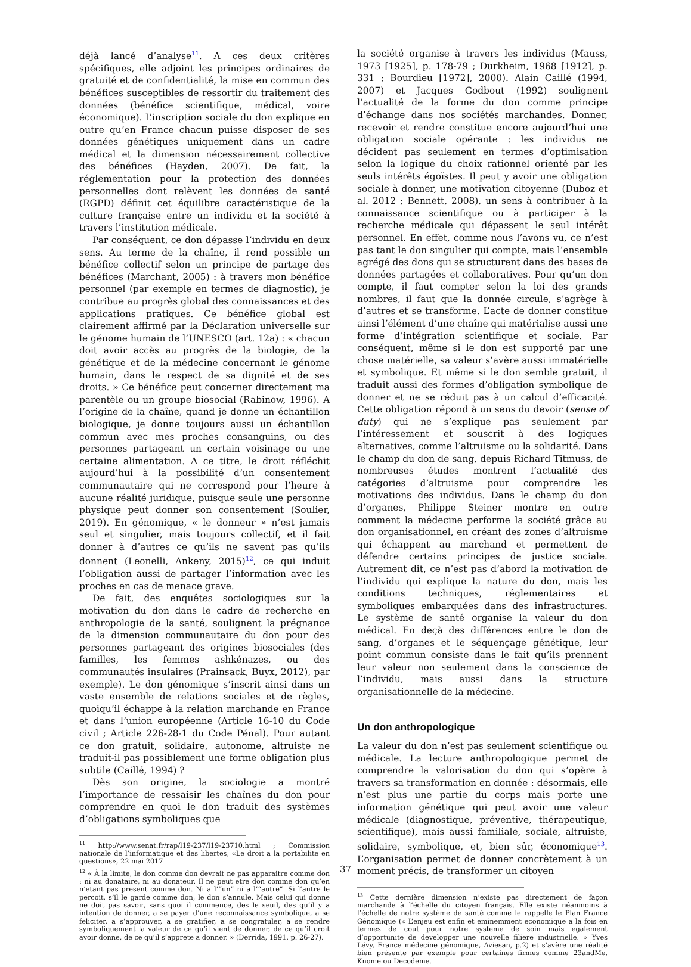déjà lancé d’analyse<sup>11</sup>. A ces deux critères spécifiques, elle adjoint les principes ordinaires de gratuité et de confidentialité, la mise en commun des bénéfices susceptibles de ressortir du traitement des données (bénéfice scientifique, médical, voire économique). L’inscription sociale du don explique en outre qu’en France chacun puisse disposer de ses données génétiques uniquement dans un cadre médical et la dimension nécessairement collective des bénéfices (Hayden, 2007). De fait, la réglementation pour la protection des données personnelles dont relèvent les données de santé (RGPD) définit cet équilibre caractéristique de la culture française entre un individu et la société à travers l’institution médicale.
Par conséquent, ce don dépasse l’individu en deux sens. Au terme de la chaîne, il rend possible un bénéfice collectif selon un principe de partage des bénéfices (Marchant, 2005) : à travers mon bénéfice personnel (par exemple en termes de diagnostic), je contribue au progrès global des connaissances et des applications pratiques. Ce bénéfice global est clairement affirmé par la Déclaration universelle sur le génome humain de l’UNESCO (art. 12a) : « chacun doit avoir accès au progrès de la biologie, de la génétique et de la médecine concernant le génome humain, dans le respect de sa dignité et de ses droits. » Ce bénéfice peut concerner directement ma parentèle ou un groupe biosocial (Rabinow, 1996). A l’origine de la chaîne, quand je donne un échantillon biologique, je donne toujours aussi un échantillon commun avec mes proches consanguins, ou des personnes partageant un certain voisinage ou une certaine alimentation. A ce titre, le droit réfléchit aujourd’hui à la possibilité d’un consentement communautaire qui ne correspond pour l’heure à aucune réalité juridique, puisque seule une personne physique peut donner son consentement (Soulier, 2019). En génomique, « le donneur » n’est jamais seul et singulier, mais toujours collectif, et il fait donner à d’autres ce qu’ils ne savent pas qu’ils donnent (Leonelli, Ankeny, 2015)<sup>12</sup>, ce qui induit l’obligation aussi de partager l’information avec les proches en cas de menace grave.
De fait, des enquêtes sociologiques sur la motivation du don dans le cadre de recherche en anthropologie de la santé, soulignent la prégnance de la dimension communautaire du don pour des personnes partageant des origines biosociales (des familles, les femmes ashkénazes, ou des communautés insulaires (Prainsack, Buyx, 2012), par exemple). Le don génomique s’inscrit ainsi dans un vaste ensemble de relations sociales et de règles, quoiqu’il échappe à la relation marchande en France et dans l’union européenne (Article 16-10 du Code civil ; Article 226-28-1 du Code Pénal). Pour autant ce don gratuit, solidaire, autonome, altruiste ne traduit-il pas possiblement une forme obligation plus subtile (Caillé, 1994) ?
Dès son origine, la sociologie a montré l’importance de ressaisir les chaînes du don pour comprendre en quoi le don traduit des systèmes d’obligations symboliques que
<sup>11</sup> http://www.senat.fr/rap/l19-237/l19-23710.html ; Commission nationale de l’informatique et des libertes, «Le droit a la portabilite en questions», 22 mai 2017
<sup>12</sup> « À la limite, le don comme don devrait ne pas apparaitre comme don : ni au donataire, ni au donateur. Il ne peut etre don comme don qu’en n’etant pas present comme don. Ni a l’“un” ni a l’“autre”. Si l’autre le percoit, s’il le garde comme don, le don s’annule. Mais celui qui donne ne doit pas savoir, sans quoi il commence, des le seuil, des qu’il y a intention de donner, a se payer d’une reconnaissance symbolique, a se feliciter, a s’approuver, a se gratifier, a se congratuler, a se rendre symboliquement la valeur de ce qu’il vient de donner, de ce qu’il croit avoir donne, de ce qu’il s’apprete a donner. » (Derrida, 1991, p. 26-27).
la société organise à travers les individus (Mauss, 1973 [1925], p. 178-79 ; Durkheim, 1968 [1912], p. 331 ; Bourdieu [1972], 2000). Alain Caillé (1994, 2007) et Jacques Godbout (1992) soulignent l’actualité de la forme du don comme principe d’échange dans nos sociétés marchandes. Donner, recevoir et rendre constitue encore aujourd’hui une obligation sociale opérante : les individus ne décident pas seulement en termes d’optimisation selon la logique du choix rationnel orienté par les seuls intérêts égoïstes. Il peut y avoir une obligation sociale à donner, une motivation citoyenne (Duboz et al. 2012 ; Bennett, 2008), un sens à contribuer à la connaissance scientifique ou à participer à la recherche médicale qui dépassent le seul intérêt personnel. En effet, comme nous l’avons vu, ce n’est pas tant le don singulier qui compte, mais l’ensemble agrégé des dons qui se structurent dans des bases de données partagées et collaboratives. Pour qu’un don compte, il faut compter selon la loi des grands nombres, il faut que la donnée circule, s’agrège à d’autres et se transforme. L’acte de donner constitue ainsi l’élément d’une chaîne qui matérialise aussi une forme d’intégration scientifique et sociale. Par conséquent, même si le don est supporté par une chose matérielle, sa valeur s’avère aussi immatérielle et symbolique. Et même si le don semble gratuit, il traduit aussi des formes d’obligation symbolique de donner et ne se réduit pas à un calcul d’efficacité. Cette obligation répond à un sens du devoir (sense of duty) qui ne s’explique pas seulement par l’intéressement et souscrit à des logiques alternatives, comme l’altruisme ou la solidarité. Dans le champ du don de sang, depuis Richard Titmuss, de nombreuses études montrent l’actualité des catégories d’altruisme pour comprendre les motivations des individus. Dans le champ du don d’organes, Philippe Steiner montre en outre comment la médecine performe la société grâce au don organisationnel, en créant des zones d’altruisme qui échappent au marchand et permettent de défendre certains principes de justice sociale. Autrement dit, ce n’est pas d’abord la motivation de l’individu qui explique la nature du don, mais les conditions techniques, réglementaires et symboliques embarquées dans des infrastructures. Le système de santé organise la valeur du don médical. En deçà des différences entre le don de sang, d’organes et le séquençage génétique, leur point commun consiste dans le fait qu’ils prennent leur valeur non seulement dans la conscience de l’individu, mais aussi dans la structure organisationnelle de la médecine.
Un don anthropologique
La valeur du don n’est pas seulement scientifique ou médicale. La lecture anthropologique permet de comprendre la valorisation du don qui s’opère à travers sa transformation en donnée : désormais, elle n’est plus une partie du corps mais porte une information génétique qui peut avoir une valeur médicale (diagnostique, préventive, thérapeutique, scientifique), mais aussi familiale, sociale, altruiste, solidaire, symbolique, et, bien sûr, économique<sup>13</sup>. L’organisation permet de donner concrètement à un moment précis, de transformer un citoyen
<sup>13</sup> Cette dernière dimension n’existe pas directement de façon marchande à l’échelle du citoyen français. Elle existe néanmoins à l’échelle de notre système de santé comme le rappelle le Plan France Génomique (« L’enjeu est enfin et eminemment economique a la fois en termes de cout pour notre systeme de soin mais egalement d’opportunite de developper une nouvelle filiere industrielle. » Yves Lévy, France médecine génomique, Aviesan, p.2) et s’avère une réalité bien présente par exemple pour certaines firmes comme 23andMe, Knome ou Decodeme.
37